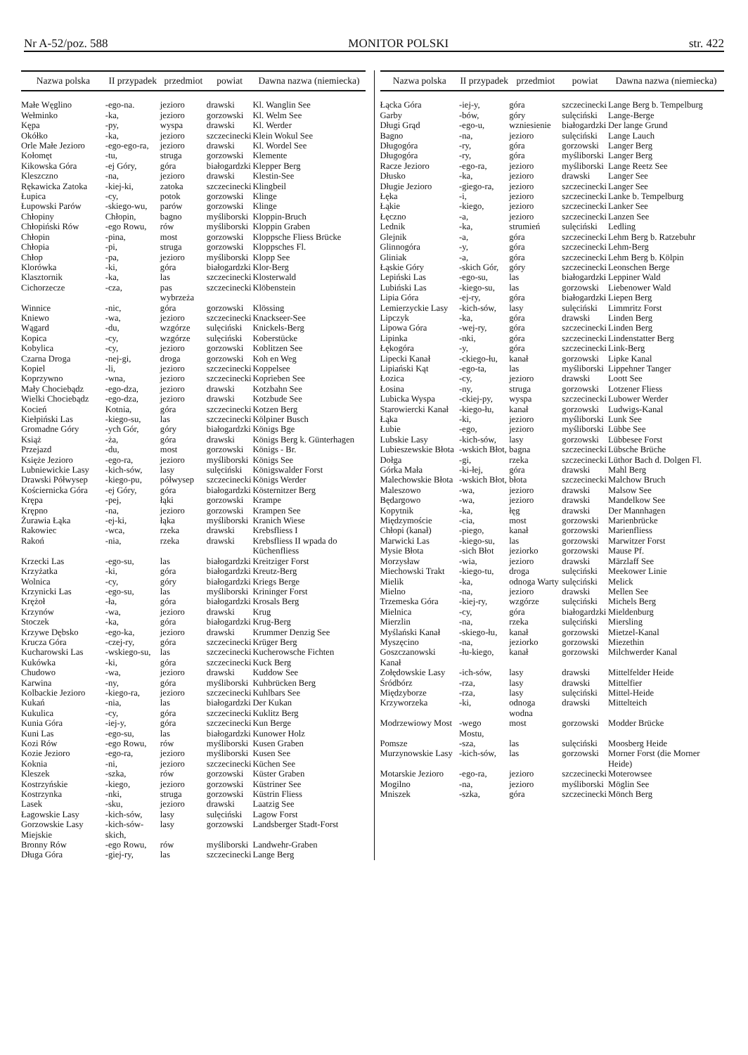Nr A-52/poz. 588 MONITOR POLSKI str. 422
| Nazwa polska | II przypadek | przedmiot | powiat | Dawna nazwa (niemiecka) |
| --- | --- | --- | --- | --- |
| Małe Węglino | -ego-na. | jezioro | drawski | Kl. Wanglin See |
| Wełminko | -ka, | jezioro | gorzowski | Kl. Welm See |
| Kępa | -py, | wyspa | drawski | Kl. Werder |
| Okółko | -ka, | jezioro | szczecinecki | Klein Wokul See |
| Orle Małe Jezioro | -ego-ego-ra, | jezioro | drawski | Kl. Wordel See |
| Kołomęt | -tu, | struga | gorzowski | Klemente |
| Kikowska Góra | -ej Góry, | góra | białogardzki | Klepper Berg |
| Kleszczno | -na, | jezioro | drawski | Klestin-See |
| Rękawicka Zatoka | -kiej-ki, | zatoka | szczecinecki | Klingbeil |
| Łupica | -cy, | potok | gorzowski | Klinge |
| Łupowski Parów | -skiego-wu, | parów | gorzowski | Klinge |
| Chłopiny | Chłopin, | bagno | myśliborski | Kloppin-Bruch |
| Chłopiński Rów | -ego Rowu, | rów | myśliborski | Kloppin Graben |
| Chłopin | -pina, | most | gorzowski | Kloppsche Fliess Brücke |
| Chłopia | -pi, | struga | gorzowski | Kloppsches Fl. |
| Chłop | -pa, | jezioro | myśliborski | Klopp See |
| Klorówka | -ki, | góra | białogardzki | Klor-Berg |
| Klasztornik | -ka, | las | szczecinecki | Klosterwald |
| Cichorzecze | -cza, | pas wybrzeża | szczecinecki | Klöbenstein |
| Winnice | -nic, | góra | gorzowski | Klössing |
| Kniewo | -wa, | jezioro | szczecinecki | Knackseer-See |
| Wągard | -du, | wzgórze | sulęciński | Knickels-Berg |
| Kopica | -cy, | wzgórze | sulęciński | Koberstücke |
| Kobylica | -cy, | jezioro | gorzowski | Koblitzen See |
| Czarna Droga | -nej-gi, | droga | gorzowski | Koh en Weg |
| Kopiel | -li, | jezioro | szczecinecki | Koppelsee |
| Koprzywno | -wna, | jezioro | szczecinecki | Koprieben See |
| Mały Chociebądz | -ego-dza, | jezioro | drawski | Kotzbahn See |
| Wielki Chociebądz | -ego-dza, | jezioro | drawski | Kotzbude See |
| Kocień | Kotnia, | góra | szczecinecki | Kotzen Berg |
| Kiełpiński Las | -kiego-su, | las | szczecinecki | Kölpiner Busch |
| Gromadne Góry | -ych Gór, | góry | białogardzki | Königs Bge |
| Książ | -ża, | góra | drawski | Königs Berg k. Günterhagen |
| Przejazd | -du, | most | gorzowski | Königs - Br. |
| Księże Jezioro | -ego-ra, | jezioro | myśliborski | Königs See |
| Lubniewickie Lasy | -kich-sów, | lasy | sulęciński | Königswalder Forst |
| Drawski Półwysep | -kiego-pu, | półwysep | szczecinecki | Königs Werder |
| Kościernicka Góra | -ej Góry, | góra | białogardzki | Kösternitzer Berg |
| Krępa | -pej, | łąki | gorzowski | Krampe |
| Krępno | -na, | jezioro | gorzowski | Krampen See |
| Żurawia Łąka | -ej-ki, | łąka | myśliborski | Kranich Wiese |
| Rakowiec | -wca, | rzeka | drawski | Krebsfliess I |
| Rakoń | -nia, | rzeka | drawski | Krebsfliess II wpada do Küchenfliess |
| Krzecki Las | -ego-su, | las | białogardzki | Kreitziger Forst |
| Krzyżatka | -ki, | góra | białogardzki | Kreutz-Berg |
| Wolnica | -cy, | góry | białogardzki | Kriegs Berge |
| Krzynicki Las | -ego-su, | las | myśliborski | Krininger Forst |
| Krężoł | -ła, | góra | białogardzki | Krosals Berg |
| Krzynów | -wa, | jezioro | drawski | Krug |
| Stoczek | -ka, | góra | białogardzki | Krug-Berg |
| Krzywe Dębsko | -ego-ka, | jezioro | drawski | Krummer Denzig See |
| Krucza Góra | -czej-ry, | góra | szczecinecki | Krüger Berg |
| Kucharowski Las | -wskiego-su, | las | szczecinecki | Kucherowsche Fichten |
| Kukówka | -ki, | góra | szczecinecki | Kuck Berg |
| Chudowo | -wa, | jezioro | drawski | Kuddow See |
| Karwina | -ny, | góra | myśliborski | Kuhbrücken Berg |
| Kolbackie Jezioro | -kiego-ra, | jezioro | szczecinecki | Kuhlbars See |
| Kukań | -nia, | las | białogardzki | Der Kukan |
| Kukulica | -cy, | góra | szczecinecki | Kuklitz Berg |
| Kunia Góra | -iej-y, | góra | szczecinecki | Kun Berge |
| Kuni Las | -ego-su, | las | białogardzki | Kunower Holz |
| Kozi Rów | -ego Rowu, | rów | myśliborski | Kusen Graben |
| Kozie Jezioro | -ego-ra, | jezioro | myśliborski | Kusen See |
| Koknia | -ni, | jezioro | szczecinecki | Küchen See |
| Kleszek | -szka, | rów | gorzowski | Küster Graben |
| Kostrzyńskie | -kiego, | jezioro | gorzowski | Küstriner See |
| Kostrzynka | -nki, | struga | gorzowski | Küstrin Fliess |
| Lasek | -sku, | jezioro | drawski | Laatzig See |
| Łagowskie Lasy | -kich-sów, | lasy | sulęciński | Lagow Forst |
| Gorzowskie Lasy Miejskie | -kich-sów-skich, | lasy | gorzowski | Landsberger Stadt-Forst |
| Bronny Rów | -ego Rowu, | rów | myśliborski | Landwehr-Graben |
| Długa Góra | -giej-ry, | las | szczecinecki | Lange Berg |
| Nazwa polska | II przypadek | przedmiot | powiat | Dawna nazwa (niemiecka) |
| --- | --- | --- | --- | --- |
| Łącka Góra | -iej-y, | góra | szczecinecki | Lange Berg b. Tempelburg |
| Garby | -bów, | góry | sulęciński | Lange-Berge |
| Długi Grąd | -ego-u, | wzniesienie | białogardzki | Der lange Grund |
| Bagno | -na, | jezioro | sulęciński | Lange Lauch |
| Długogóra | -ry, | góra | gorzowski | Langer Berg |
| Długogóra | -ry, | góra | myśliborski | Langer Berg |
| Racze Jezioro | -ego-ra, | jezioro | myśliborski | Lange Reetz See |
| Dłusko | -ka, | jezioro | drawski | Langer See |
| Długie Jezioro | -giego-ra, | jezioro | szczecinecki | Langer See |
| Łęka | -i, | jezioro | szczecinecki | Lanke b. Tempelburg |
| Łąkie | -kiego, | jezioro | szczecinecki | Lanker See |
| Łęczno | -a, | jezioro | szczecinecki | Lanzen See |
| Lednik | -ka, | strumień | sulęciński | Ledling |
| Glejnik | -a, | góra | szczecinecki | Lehm Berg b. Ratzebuhr |
| Glinnogóra | -y, | góra | szczecinecki | Lehm-Berg |
| Gliniak | -a, | góra | szczecinecki | Lehm Berg b. Kölpin |
| Łąskie Góry | -skich Gór, | góry | szczecinecki | Leonschen Berge |
| Lepiński Las | -ego-su, | las | białogardzki | Leppiner Wald |
| Lubiński Las | -kiego-su, | las | gorzowski | Liebenower Wald |
| Lipia Góra | -ej-ry, | góra | białogardzki | Liepen Berg |
| Lemierzyckie Lasy | -kich-sów, | lasy | sulęciński | Limmritz Forst |
| Lipczyk | -ka, | góra | drawski | Linden Berg |
| Lipowa Góra | -wej-ry, | góra | szczecinecki | Linden Berg |
| Lipinka | -nki, | góra | szczecinecki | Lindenstatter Berg |
| Łękogóra | -y, | góra | szczecinecki | Link-Berg |
| Lipecki Kanał | -ckiego-łu, | kanał | gorzowski | Lipke Kanal |
| Lipiański Kąt | -ego-ta, | las | myśliborski | Lippehner Tanger |
| Łozica | -cy, | jezioro | drawski | Loott See |
| Łosina | -ny, | struga | gorzowski | Lotzener Fliess |
| Lubicka Wyspa | -ckiej-py, | wyspa | szczecinecki | Lubower Werder |
| Starowiercki Kanał | -kiego-łu, | kanał | gorzowski | Ludwigs-Kanal |
| Łąka | -ki, | jezioro | myśliborski | Lunk See |
| Łubie | -ego, | jezioro | myśliborski | Lübbe See |
| Lubskie Lasy | -kich-sów, | lasy | gorzowski | Lübbesee Forst |
| Lubieszewskie Błota | -wskich Błot, | bagna | szczecinecki | Lübsche Brüche |
| Dołga | -gi, | rzeka | szczecinecki | Lüthor Bach d. Dolgen Fl. |
| Górka Mała | -ki-łej, | góra | drawski | Mahl Berg |
| Malechowskie Błota | -wskich Błot, | błota | szczecinecki | Malchow Bruch |
| Maleszowo | -wa, | jezioro | drawski | Malsow See |
| Będargowo | -wa, | jezioro | drawski | Mandelkow See |
| Kopytnik | -ka, | łęg | drawski | Der Mannhagen |
| Międzymoście | -cia, | most | gorzowski | Marienbrücke |
| Chłopi (kanał) | -piego, | kanał | gorzowski | Marienfliess |
| Marwicki Las | -kiego-su, | las | gorzowski | Marwitzer Forst |
| Mysie Błota | -sich Błot | jeziorko | gorzowski | Mause Pf. |
| Morzysław | -wia, | jezioro | drawski | Märzlaff See |
| Miechowski Trakt | -kiego-tu, | droga | sulęciński | Meekower Linie |
| Mielik | -ka, | odnoga Warty | sulęciński | Melick |
| Mielno | -na, | jezioro | drawski | Mellen See |
| Trzemeska Góra | -kiej-ry, | wzgórze | sulęciński | Michels Berg |
| Mielnica | -cy, | góra | białogardzki | Mieldenburg |
| Mierzlin | -na, | rzeka | sulęciński | Miersling |
| Myślański Kanał | -skiego-łu, | kanał | gorzowski | Mietzel-Kanal |
| Myszęcino | -na, | jeziorko | gorzowski | Miezethin |
| Goszczanowski Kanał | -łu-kiego, | kanał | gorzowski | Milchwerder Kanal |
| Zołędowskie Lasy | -ich-sów, | lasy | drawski | Mittelfelder Heide |
| Śródbórz | -rza, | lasy | drawski | Mittelfier |
| Międzyborze | -rza, | lasy | sulęciński | Mittel-Heide |
| Krzyworzeka | -ki, | odnoga wodna | drawski | Mittelteich |
| Modrzewiowy Most | -wego Mostu, | most | gorzowski | Modder Brücke |
| Pomsze | -sza, | las | sulęciński | Moosberg Heide |
| Murzynowskie Lasy | -kich-sów, | las | gorzowski | Morner Forst (die Morner Heide) |
| Motarskie Jezioro | -ego-ra, | jezioro | szczecinecki | Moterowsee |
| Mogilno | -na, | jezioro | myśliborski | Möglin See |
| Mniszek | -szka, | góra | szczecinecki | Mönch Berg |